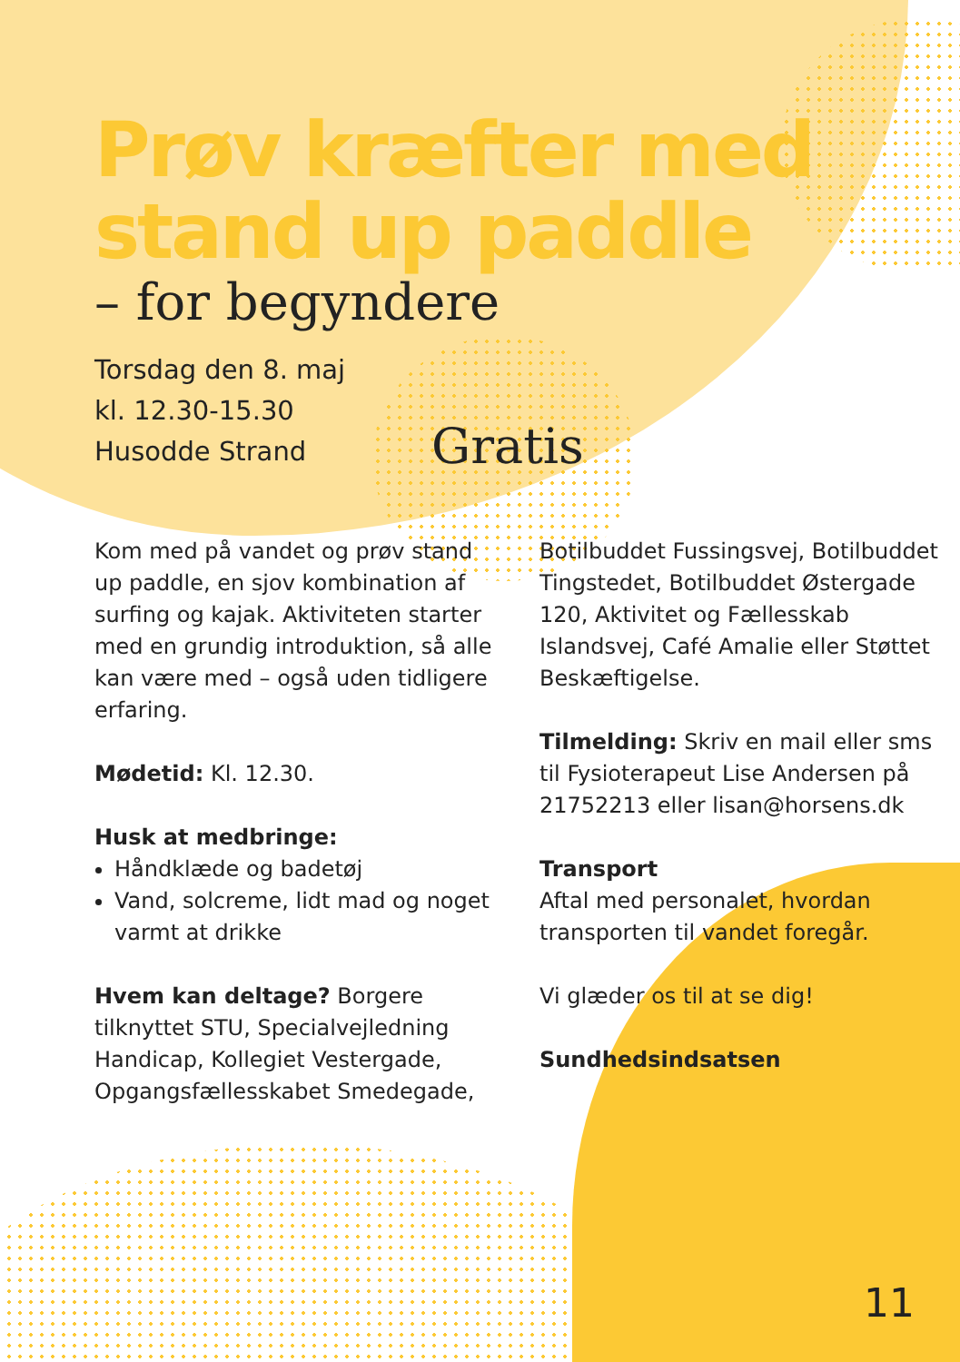Prøv kræfter med stand up paddle
– for begyndere
Torsdag den 8. maj
kl. 12.30-15.30
Husodde Strand
Kom med på vandet og prøv stand up paddle, en sjov kombination af surfing og kajak. Aktiviteten starter med en grundig introduktion, så alle kan være med – også uden tidligere erfaring.
Mødetid: Kl. 12.30.
Husk at medbringe:
Håndklæde og badetøj
Vand, solcreme, lidt mad og noget varmt at drikke
Hvem kan deltage? Borgere tilknyttet STU, Specialvejledning Handicap, Kollegiet Vestergade, Opgangsfællesskabet Smedegade,
Botilbuddet Fussingsvej, Botilbud­det Tingstedet, Botilbuddet Øster­gade 120, Aktivitet og Fællesskab Islandsvej, Café Amalie eller Støttet Beskæftigelse.
Tilmelding: Skriv en mail eller sms til Fysioterapeut Lise Andersen på 21752213 eller lisan@horsens.dk
Transport
Aftal med personalet, hvordan transporten til vandet foregår.
Vi glæder os til at se dig!
Sundhedsindsatsen
Gratis
11